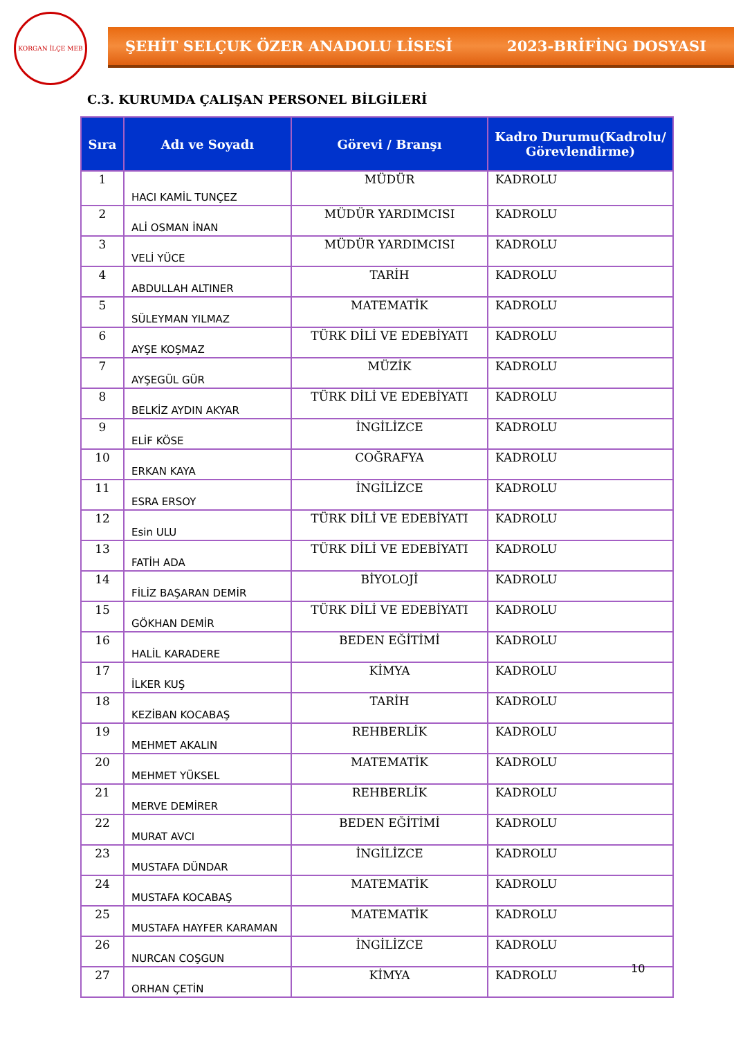KORGAN İLÇE MEB
ŞEHİT SELÇUK ÖZER ANADOLU LİSESİ 2023-BRİFİNG DOSYASI
C.3. KURUMDA ÇALIŞAN PERSONEL BİLGİLERİ
| Sıra | Adı ve Soyadı | Görevi / Branşı | Kadro Durumu(Kadrolu/ Görevlendirme) |
| --- | --- | --- | --- |
| 1 | HACI KAMİL TUNÇEZ | MÜDÜR | KADROLU |
| 2 | ALİ OSMAN İNAN | MÜDÜR YARDIMCISI | KADROLU |
| 3 | VELİ YÜCE | MÜDÜR YARDIMCISI | KADROLU |
| 4 | ABDULLAH ALTINER | TARİH | KADROLU |
| 5 | SÜLEYMAN YILMAZ | MATEMATİK | KADROLU |
| 6 | AYŞE KOŞMAZ | TÜRK DİLİ VE EDEBİYATI | KADROLU |
| 7 | AYŞEGÜL GÜR | MÜZİK | KADROLU |
| 8 | BELKİZ AYDIN AKYAR | TÜRK DİLİ VE EDEBİYATI | KADROLU |
| 9 | ELİF KÖSE | İNGİLİZCE | KADROLU |
| 10 | ERKAN KAYA | COĞRAFYA | KADROLU |
| 11 | ESRA ERSOY | İNGİLİZCE | KADROLU |
| 12 | Esin ULU | TÜRK DİLİ VE EDEBİYATI | KADROLU |
| 13 | FATİH ADA | TÜRK DİLİ VE EDEBİYATI | KADROLU |
| 14 | FİLİZ BAŞARAN DEMİR | BİYOLOJİ | KADROLU |
| 15 | GÖKHAN DEMİR | TÜRK DİLİ VE EDEBİYATI | KADROLU |
| 16 | HALİL KARADERE | BEDEN EĞİTİMİ | KADROLU |
| 17 | İLKER KUŞ | KİMYA | KADROLU |
| 18 | KEZİBAN KOCABAŞ | TARİH | KADROLU |
| 19 | MEHMET AKALIN | REHBERLİK | KADROLU |
| 20 | MEHMET YÜKSEL | MATEMATİK | KADROLU |
| 21 | MERVE DEMİRER | REHBERLİK | KADROLU |
| 22 | MURAT AVCI | BEDEN EĞİTİMİ | KADROLU |
| 23 | MUSTAFA DÜNDAR | İNGİLİZCE | KADROLU |
| 24 | MUSTAFA KOCABAŞ | MATEMATİK | KADROLU |
| 25 | MUSTAFA HAYFER KARAMAN | MATEMATİK | KADROLU |
| 26 | NURCAN COŞGUN | İNGİLİZCE | KADROLU |
| 27 | ORHAN ÇETİN | KİMYA | KADROLU |
10